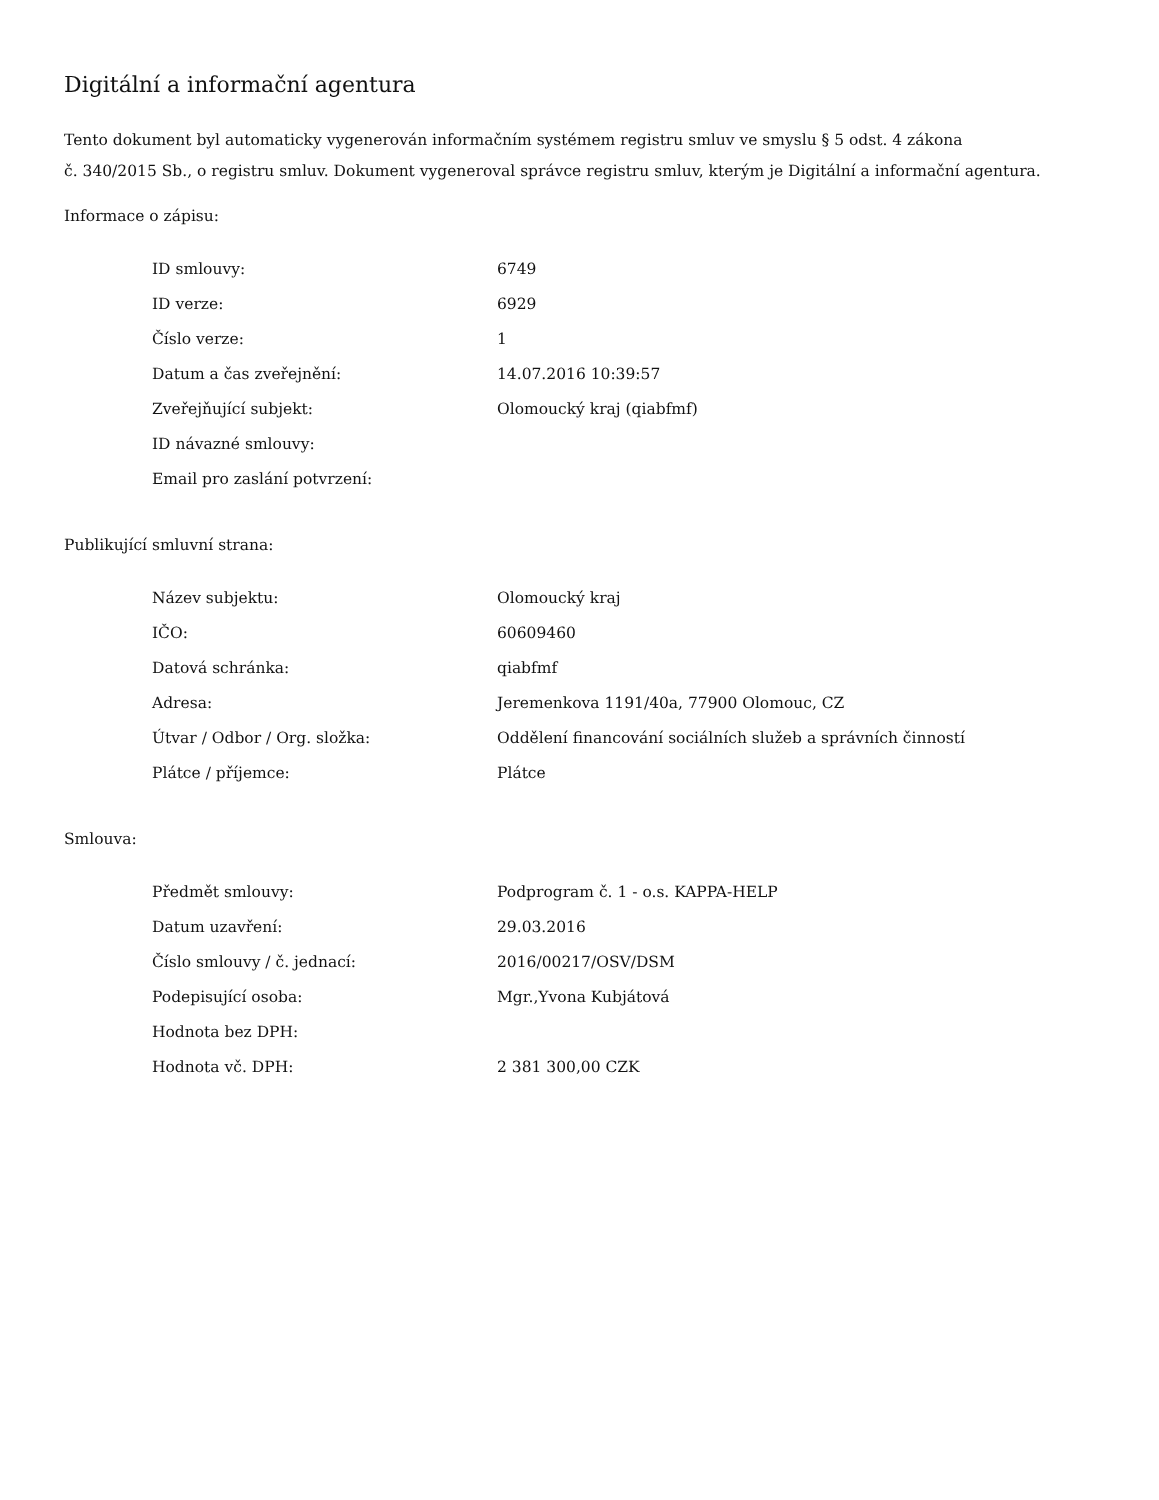Digitální a informační agentura
Tento dokument byl automaticky vygenerován informačním systémem registru smluv ve smyslu § 5 odst. 4 zákona
č. 340/2015 Sb., o registru smluv. Dokument vygeneroval správce registru smluv, kterým je Digitální a informační agentura.
Informace o zápisu:
| ID smlouvy: | 6749 |
| ID verze: | 6929 |
| Číslo verze: | 1 |
| Datum a čas zveřejnění: | 14.07.2016 10:39:57 |
| Zveřejňující subjekt: | Olomoucký kraj (qiabfmf) |
| ID návazné smlouvy: | |
| Email pro zaslání potvrzení: | |
Publikující smluvní strana:
| Název subjektu: | Olomoucký kraj |
| IČO: | 60609460 |
| Datová schránka: | qiabfmf |
| Adresa: | Jeremenkova 1191/40a, 77900 Olomouc, CZ |
| Útvar / Odbor / Org. složka: | Oddělení financování sociálních služeb a správních činností |
| Plátce / příjemce: | Plátce |
Smlouva:
| Předmět smlouvy: | Podprogram č. 1 - o.s. KAPPA-HELP |
| Datum uzavření: | 29.03.2016 |
| Číslo smlouvy / č. jednací: | 2016/00217/OSV/DSM |
| Podepisující osoba: | Mgr.,Yvona Kubjátová |
| Hodnota bez DPH: | |
| Hodnota vč. DPH: | 2 381 300,00 CZK |